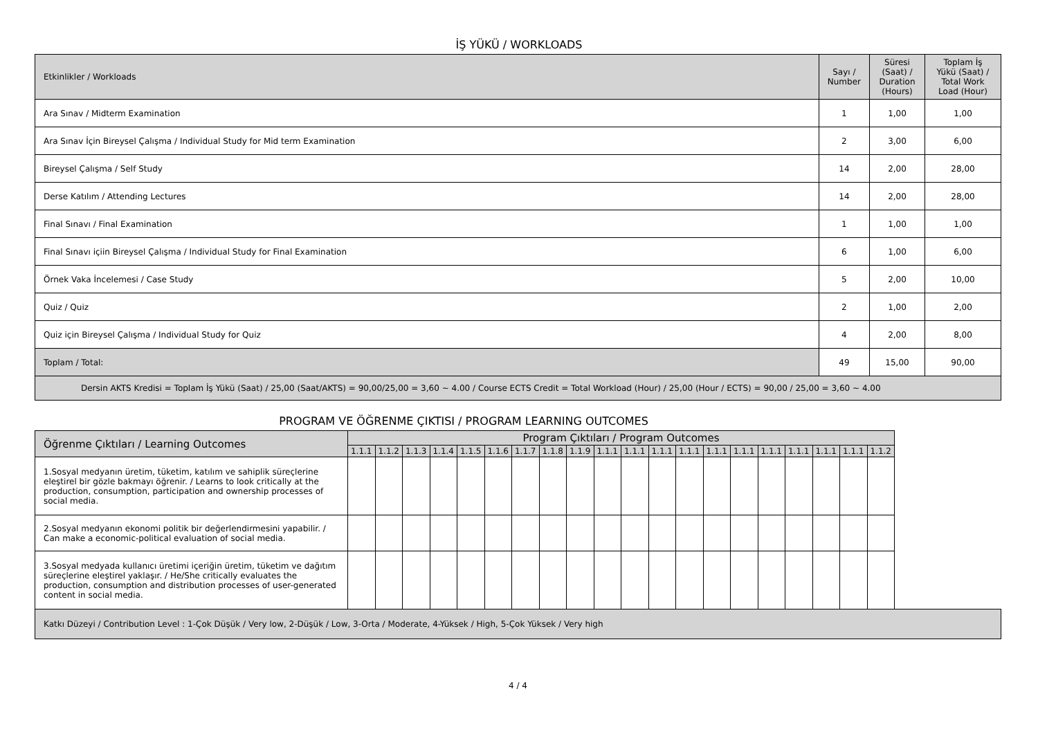İŞ YÜKÜ / WORKLOADS
| Etkinlikler / Workloads | Sayı / Number | Süresi (Saat) / Duration (Hours) | Toplam İş Yükü (Saat) / Total Work Load (Hour) |
| --- | --- | --- | --- |
| Ara Sınav / Midterm Examination | 1 | 1,00 | 1,00 |
| Ara Sınav İçin Bireysel Çalışma / Individual Study for Mid term Examination | 2 | 3,00 | 6,00 |
| Bireysel Çalışma / Self Study | 14 | 2,00 | 28,00 |
| Derse Katılım / Attending Lectures | 14 | 2,00 | 28,00 |
| Final Sınavı / Final Examination | 1 | 1,00 | 1,00 |
| Final Sınavı içiin Bireysel Çalışma / Individual Study for Final Examination | 6 | 1,00 | 6,00 |
| Örnek Vaka İncelemesi / Case Study | 5 | 2,00 | 10,00 |
| Quiz / Quiz | 2 | 1,00 | 2,00 |
| Quiz için Bireysel Çalışma / Individual Study for Quiz | 4 | 2,00 | 8,00 |
| Toplam / Total: | 49 | 15,00 | 90,00 |
| Dersin AKTS Kredisi = Toplam İş Yükü (Saat) / 25,00 (Saat/AKTS) = 90,00/25,00 = 3,60 ~ 4.00 / Course ECTS Credit = Total Workload (Hour) / 25,00 (Hour / ECTS) = 90,00 / 25,00 = 3,60 ~ 4.00 | | | |
PROGRAM VE ÖĞRENME ÇIKTISI / PROGRAM LEARNING OUTCOMES
| Öğrenme Çıktıları / Learning Outcomes | Program Çıktıları / Program Outcomes | | | | | | | | | | | | | | | | | | | |
| --- | --- | --- | --- | --- | --- | --- | --- | --- | --- | --- | --- | --- | --- | --- | --- | --- | --- | --- | --- | --- |
| | 1.1.1 | 1.1.2 | 1.1.3 | 1.1.4 | 1.1.5 | 1.1.6 | 1.1.7 | 1.1.8 | 1.1.9 | 1.1.1 | 1.1.1 | 1.1.1 | 1.1.1 | 1.1.1 | 1.1.1 | 1.1.1 | 1.1.1 | 1.1.1 | 1.1.1 | 1.1.2 |
| 1.Sosyal medyanın üretim, tüketim, katılım ve sahiplik süreçlerine eleştirel bir gözle bakmayı öğrenir. / Learns to look critically at the production, consumption, participation and ownership processes of social media. | | | | | | | | | | | | | | | | | | | | |
| 2.Sosyal medyanın ekonomi politik bir değerlendirmesini yapabilir. / Can make a economic-political evaluation of social media. | | | | | | | | | | | | | | | | | | | | |
| 3.Sosyal medyada kullanıcı üretimi içeriğin üretim, tüketim ve dağıtım süreçlerine eleştirel yaklaşır. / He/She critically evaluates the production, consumption and distribution processes of user-generated content in social media. | | | | | | | | | | | | | | | | | | | | |
Katkı Düzeyi / Contribution Level : 1-Çok Düşük / Very low, 2-Düşük / Low, 3-Orta / Moderate, 4-Yüksek / High, 5-Çok Yüksek / Very high
4 / 4